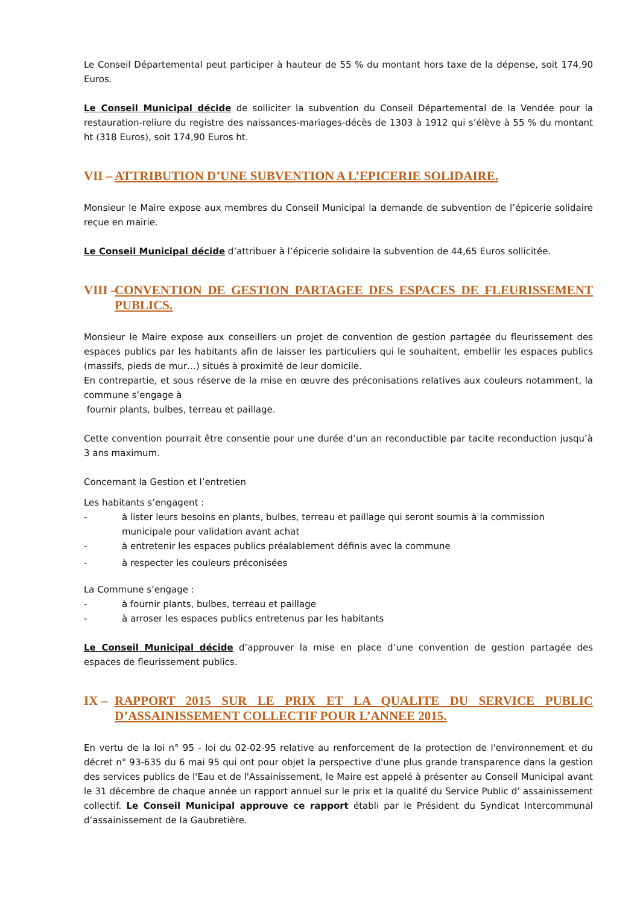Le Conseil Départemental peut participer à hauteur de 55 % du montant hors taxe de la dépense, soit 174,90 Euros.
Le Conseil Municipal décide de solliciter la subvention du Conseil Départemental de la Vendée pour la restauration-reliure du registre des naissances-mariages-décès de 1303 à 1912 qui s’élève à 55 % du montant ht (318 Euros), soit 174,90 Euros ht.
VII – ATTRIBUTION D’UNE SUBVENTION A L’EPICERIE SOLIDAIRE.
Monsieur le Maire expose aux membres du Conseil Municipal la demande de subvention de l’épicerie solidaire reçue en mairie.
Le Conseil Municipal décide d’attribuer à l’épicerie solidaire la subvention de 44,65 Euros sollicitée.
VIII – CONVENTION DE GESTION PARTAGEE DES ESPACES DE FLEURISSEMENT PUBLICS.
Monsieur le Maire expose aux conseillers un projet de convention de gestion partagée du fleurissement des espaces publics par les habitants afin de laisser les particuliers qui le souhaitent, embellir les espaces publics (massifs, pieds de mur…) situés à proximité de leur domicile.
En contrepartie, et sous réserve de la mise en œuvre des préconisations relatives aux couleurs notamment, la commune s’engage à
fournir plants, bulbes, terreau et paillage.
Cette convention pourrait être consentie pour une durée d’un an reconductible par tacite reconduction jusqu’à 3 ans maximum.
Concernant la Gestion et l’entretien
Les habitants s’engagent :
- à lister leurs besoins en plants, bulbes, terreau et paillage qui seront soumis à la commission municipale pour validation avant achat
- à entretenir les espaces publics préalablement définis avec la commune
- à respecter les couleurs préconisées
La Commune s’engage :
- à fournir plants, bulbes, terreau et paillage
- à arroser les espaces publics entretenus par les habitants
Le Conseil Municipal décide d’approuver la mise en place d’une convention de gestion partagée des espaces de fleurissement publics.
IX – RAPPORT 2015 SUR LE PRIX ET LA QUALITE DU SERVICE PUBLIC D’ASSAINISSEMENT COLLECTIF POUR L’ANNEE 2015.
En vertu de la loi n° 95 - loi du 02-02-95 relative au renforcement de la protection de l'environnement et du décret n° 93-635 du 6 mai 95 qui ont pour objet la perspective d'une plus grande transparence dans la gestion des services publics de l'Eau et de l'Assainissement, le Maire est appelé à présenter au Conseil Municipal avant le 31 décembre de chaque année un rapport annuel sur le prix et la qualité du Service Public d’ assainissement collectif. Le Conseil Municipal approuve ce rapport établi par le Président du Syndicat Intercommunal d’assainissement de la Gaubretière.